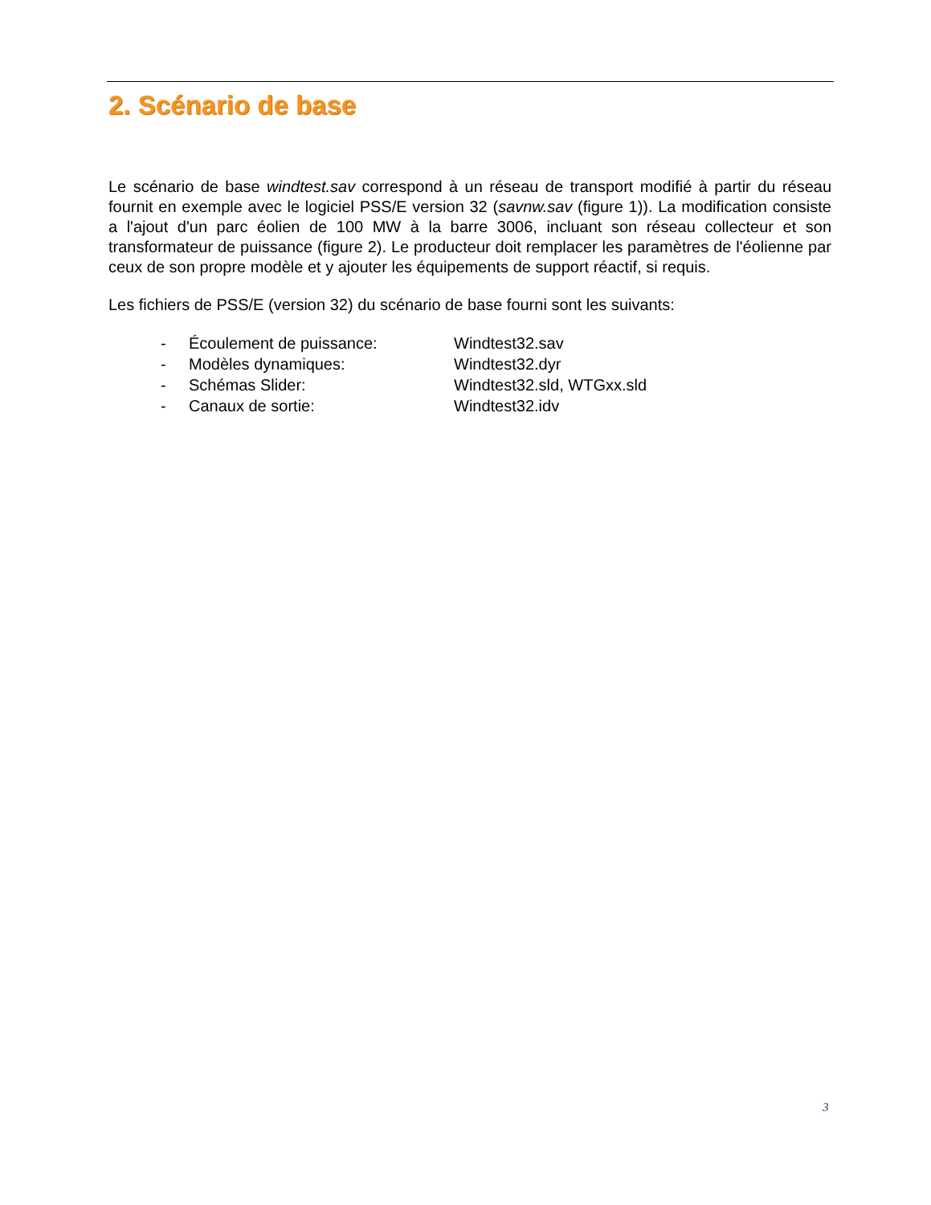2. Scénario de base
Le scénario de base windtest.sav correspond à un réseau de transport modifié à partir du réseau fournit en exemple avec le logiciel PSS/E version 32 (savnw.sav (figure 1)). La modification consiste a l'ajout d'un parc éolien de 100 MW à la barre 3006, incluant son réseau collecteur et son transformateur de puissance (figure 2). Le producteur doit remplacer les paramètres de l'éolienne par ceux de son propre modèle et y ajouter les équipements de support réactif, si requis.
Les fichiers de PSS/E (version 32) du scénario de base fourni sont les suivants:
| - | Écoulement de puissance: | Windtest32.sav |
| - | Modèles dynamiques: | Windtest32.dyr |
| - | Schémas Slider: | Windtest32.sld, WTGxx.sld |
| - | Canaux de sortie: | Windtest32.idv |
3